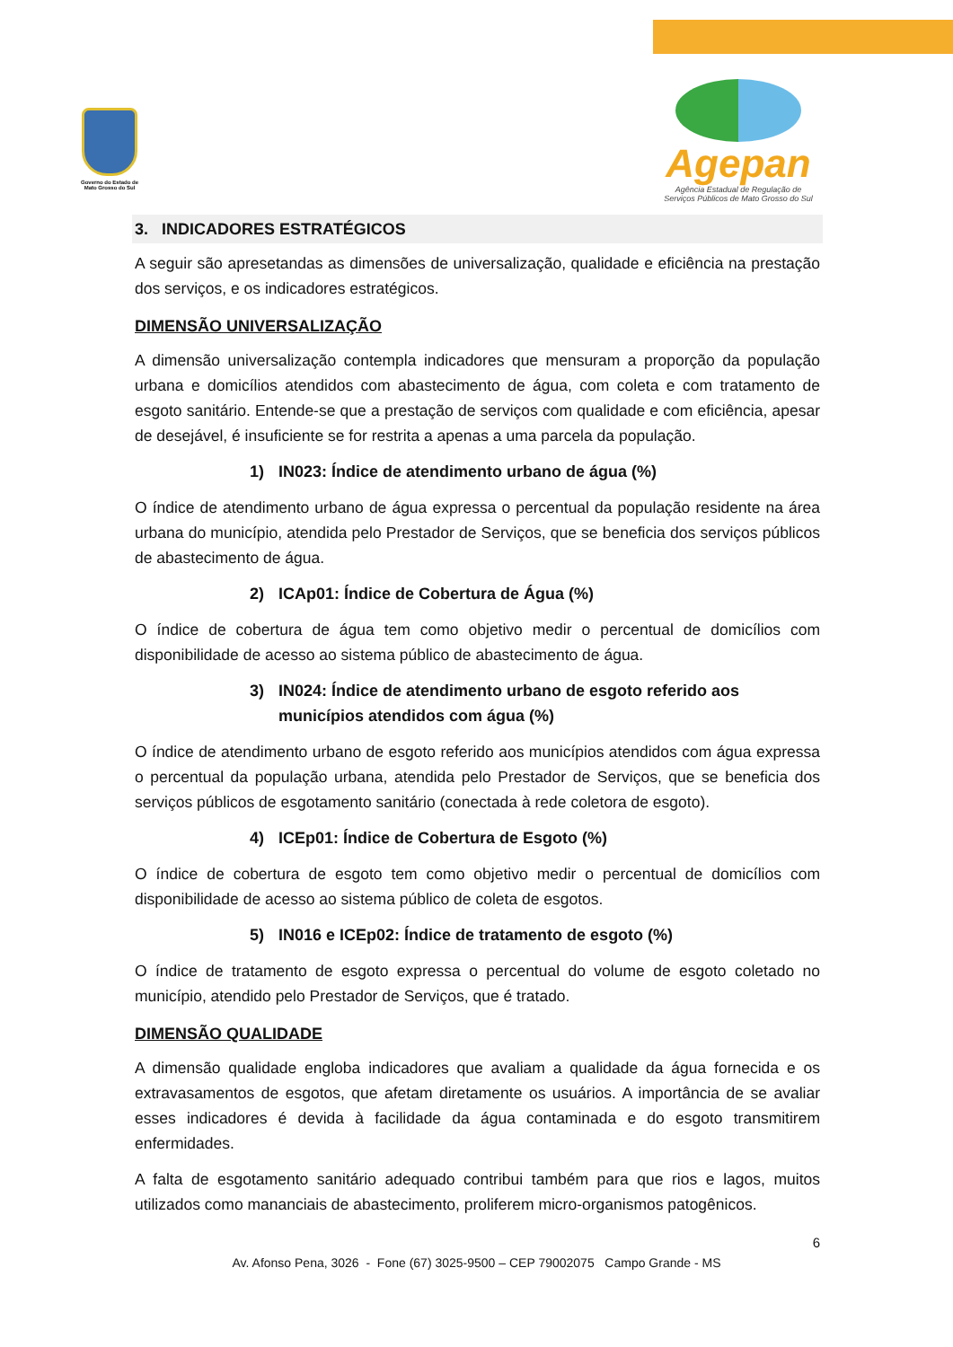Governo do Estado de Mato Grosso do Sul
Agepan
Agência Estadual de Regulação de
Serviços Públicos de Mato Grosso do Sul
3. INDICADORES ESTRATÉGICOS
A seguir são apresetandas as dimensões de universalização, qualidade e eficiência na prestação dos serviços, e os indicadores estratégicos.
DIMENSÃO UNIVERSALIZAÇÃO
A dimensão universalização contempla indicadores que mensuram a proporção da população urbana e domicílios atendidos com abastecimento de água, com coleta e com tratamento de esgoto sanitário. Entende-se que a prestação de serviços com qualidade e com eficiência, apesar de desejável, é insuficiente se for restrita a apenas a uma parcela da população.
1) IN023: Índice de atendimento urbano de água (%)
O índice de atendimento urbano de água expressa o percentual da população residente na área urbana do município, atendida pelo Prestador de Serviços, que se beneficia dos serviços públicos de abastecimento de água.
2) ICAp01: Índice de Cobertura de Água (%)
O índice de cobertura de água tem como objetivo medir o percentual de domicílios com disponibilidade de acesso ao sistema público de abastecimento de água.
3) IN024: Índice de atendimento urbano de esgoto referido aos municípios atendidos com água (%)
O índice de atendimento urbano de esgoto referido aos municípios atendidos com água expressa o percentual da população urbana, atendida pelo Prestador de Serviços, que se beneficia dos serviços públicos de esgotamento sanitário (conectada à rede coletora de esgoto).
4) ICEp01: Índice de Cobertura de Esgoto (%)
O índice de cobertura de esgoto tem como objetivo medir o percentual de domicílios com disponibilidade de acesso ao sistema público de coleta de esgotos.
5) IN016 e ICEp02: Índice de tratamento de esgoto (%)
O índice de tratamento de esgoto expressa o percentual do volume de esgoto coletado no município, atendido pelo Prestador de Serviços, que é tratado.
DIMENSÃO QUALIDADE
A dimensão qualidade engloba indicadores que avaliam a qualidade da água fornecida e os extravasamentos de esgotos, que afetam diretamente os usuários. A importância de se avaliar esses indicadores é devida à facilidade da água contaminada e do esgoto transmitirem enfermidades.
A falta de esgotamento sanitário adequado contribui também para que rios e lagos, muitos utilizados como mananciais de abastecimento, proliferem micro-organismos patogênicos.
6
Av. Afonso Pena, 3026 - Fone (67) 3025-9500 – CEP 79002075 Campo Grande - MS